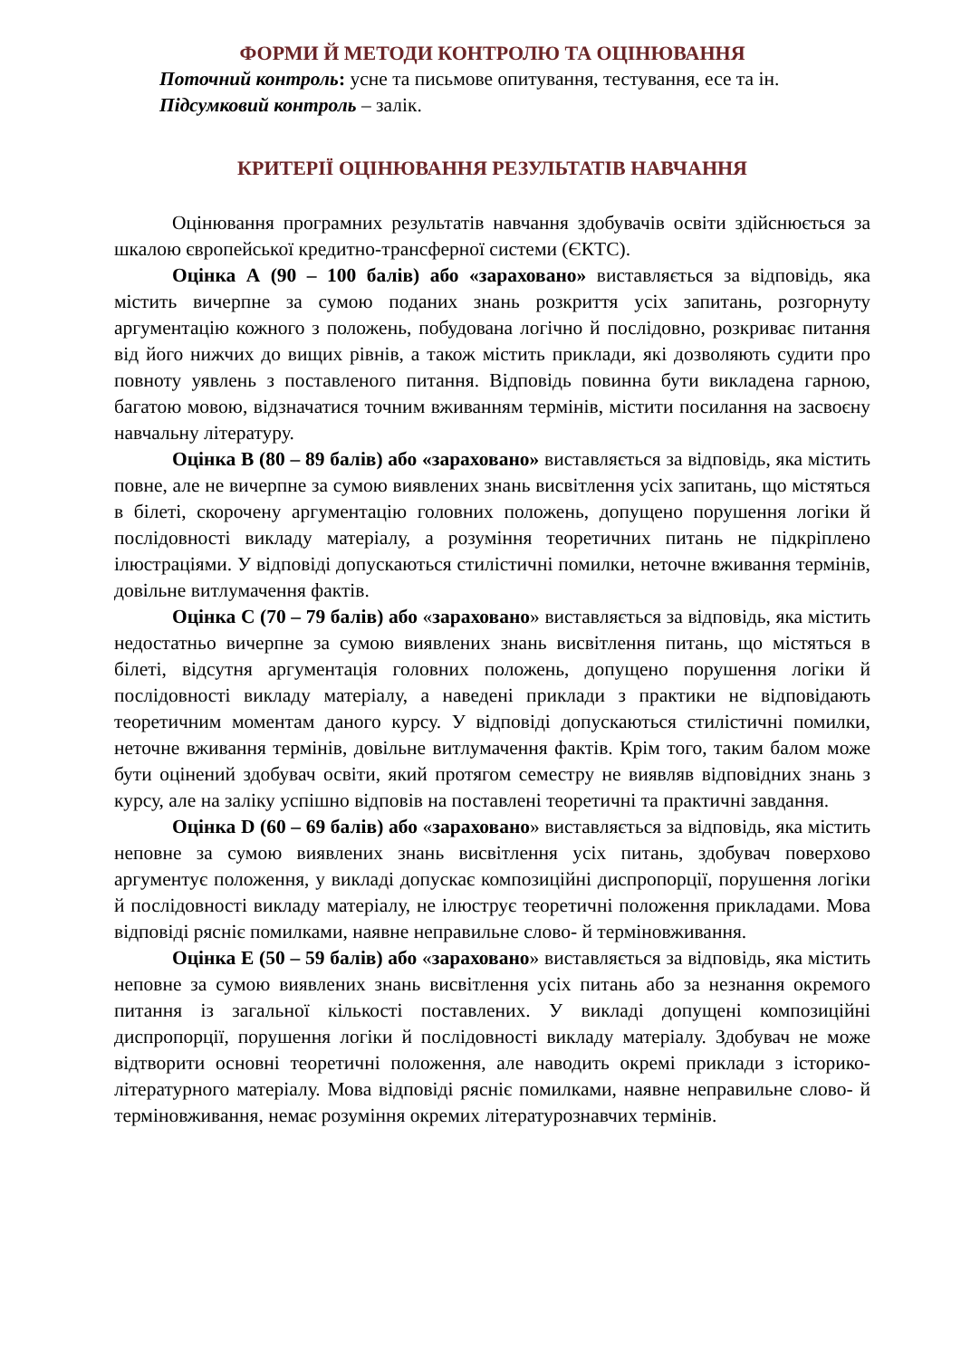ФОРМИ Й МЕТОДИ КОНТРОЛЮ ТА ОЦІНЮВАННЯ
Поточний контроль: усне та письмове опитування, тестування, есе та ін.
Підсумковий контроль – залік.
КРИТЕРІЇ ОЦІНЮВАННЯ РЕЗУЛЬТАТІВ НАВЧАННЯ
Оцінювання програмних результатів навчання здобувачів освіти здійснюється за шкалою європейської кредитно-трансферної системи (ЄКТС).
Оцінка А (90 – 100 балів) або «зараховано» виставляється за відповідь, яка містить вичерпне за сумою поданих знань розкриття усіх запитань, розгорнуту аргументацію кожного з положень, побудована логічно й послідовно, розкриває питання від його нижчих до вищих рівнів, а також містить приклади, які дозволяють судити про повноту уявлень з поставленого питання. Відповідь повинна бути викладена гарною, багатою мовою, відзначатися точним вживанням термінів, містити посилання на засвоєну навчальну літературу.
Оцінка В (80 – 89 балів) або «зараховано» виставляється за відповідь, яка містить повне, але не вичерпне за сумою виявлених знань висвітлення усіх запитань, що містяться в білеті, скорочену аргументацію головних положень, допущено порушення логіки й послідовності викладу матеріалу, а розуміння теоретичних питань не підкріплено ілюстраціями. У відповіді допускаються стилістичні помилки, неточне вживання термінів, довільне витлумачення фактів.
Оцінка С (70 – 79 балів) або «зараховано» виставляється за відповідь, яка містить недостатньо вичерпне за сумою виявлених знань висвітлення питань, що містяться в білеті, відсутня аргументація головних положень, допущено порушення логіки й послідовності викладу матеріалу, а наведені приклади з практики не відповідають теоретичним моментам даного курсу. У відповіді допускаються стилістичні помилки, неточне вживання термінів, довільне витлумачення фактів. Крім того, таким балом може бути оцінений здобувач освіти, який протягом семестру не виявляв відповідних знань з курсу, але на заліку успішно відповів на поставлені теоретичні та практичні завдання.
Оцінка D (60 – 69 балів) або «зараховано» виставляється за відповідь, яка містить неповне за сумою виявлених знань висвітлення усіх питань, здобувач поверхово аргументує положення, у викладі допускає композиційні диспропорції, порушення логіки й послідовності викладу матеріалу, не ілюструє теоретичні положення прикладами. Мова відповіді рясніє помилками, наявне неправильне слово- й терміновживання.
Оцінка Е (50 – 59 балів) або «зараховано» виставляється за відповідь, яка містить неповне за сумою виявлених знань висвітлення усіх питань або за незнання окремого питання із загальної кількості поставлених. У викладі допущені композиційні диспропорції, порушення логіки й послідовності викладу матеріалу. Здобувач не може відтворити основні теоретичні положення, але наводить окремі приклади з історико-літературного матеріалу. Мова відповіді рясніє помилками, наявне неправильне слово- й терміновживання, немає розуміння окремих літературознавчих термінів.